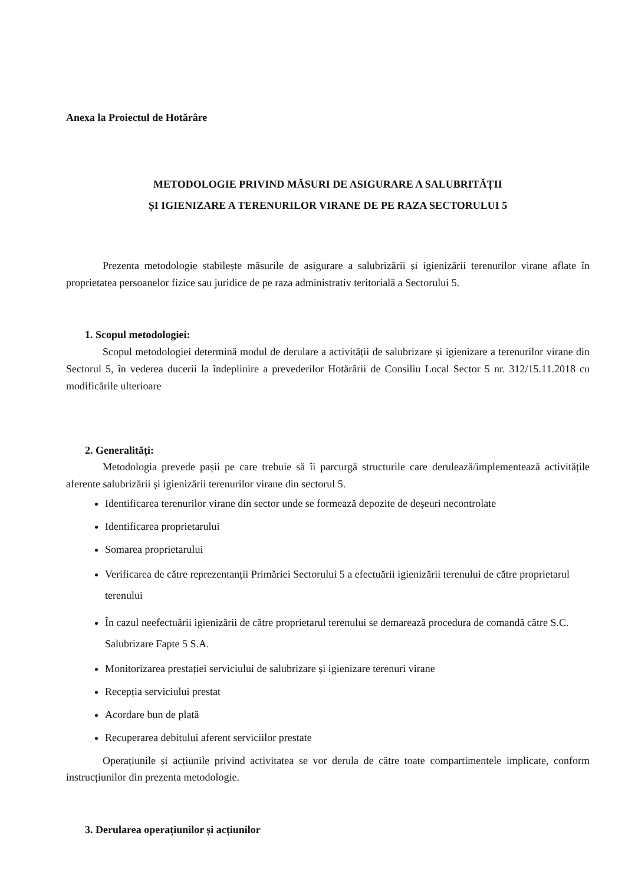Anexa la Proiectul de Hotărâre
METODOLOGIE PRIVIND MĂSURI DE ASIGURARE A SALUBRITĂȚII
ȘI IGIENIZARE A TERENURILOR VIRANE DE PE RAZA SECTORULUI 5
Prezenta metodologie stabilește măsurile de asigurare a salubrizării și igienizării terenurilor virane aflate în proprietatea persoanelor fizice sau juridice de pe raza administrativ teritorială a Sectorului 5.
1. Scopul metodologiei:
Scopul metodologiei determină modul de derulare a activității de salubrizare și igienizare a terenurilor virane din Sectorul 5, în vederea ducerii la îndeplinire a prevederilor Hotărârii de Consiliu Local Sector 5 nr. 312/15.11.2018 cu modificările ulterioare
2. Generalități:
Metodologia prevede pașii pe care trebuie să îi parcurgă structurile care derulează/implementează activitățile aferente salubrizării și igienizării terenurilor virane din sectorul 5.
Identificarea terenurilor virane din sector unde se formează depozite de deșeuri necontrolate
Identificarea proprietarului
Somarea proprietarului
Verificarea de către reprezentanții Primăriei Sectorului 5 a efectuării igienizării terenului de către proprietarul terenului
În cazul neefectuării igienizării de către proprietarul terenului se demarează procedura de comandă către S.C. Salubrizare Fapte 5 S.A.
Monitorizarea prestației serviciului de salubrizare și igienizare terenuri virane
Recepția serviciului prestat
Acordare bun de plată
Recuperarea debitului aferent serviciilor prestate
Operațiunile și acțiunile privind activitatea se vor derula de către toate compartimentele implicate, conform instrucțiunilor din prezenta metodologie.
3. Derularea operațiunilor și acțiunilor